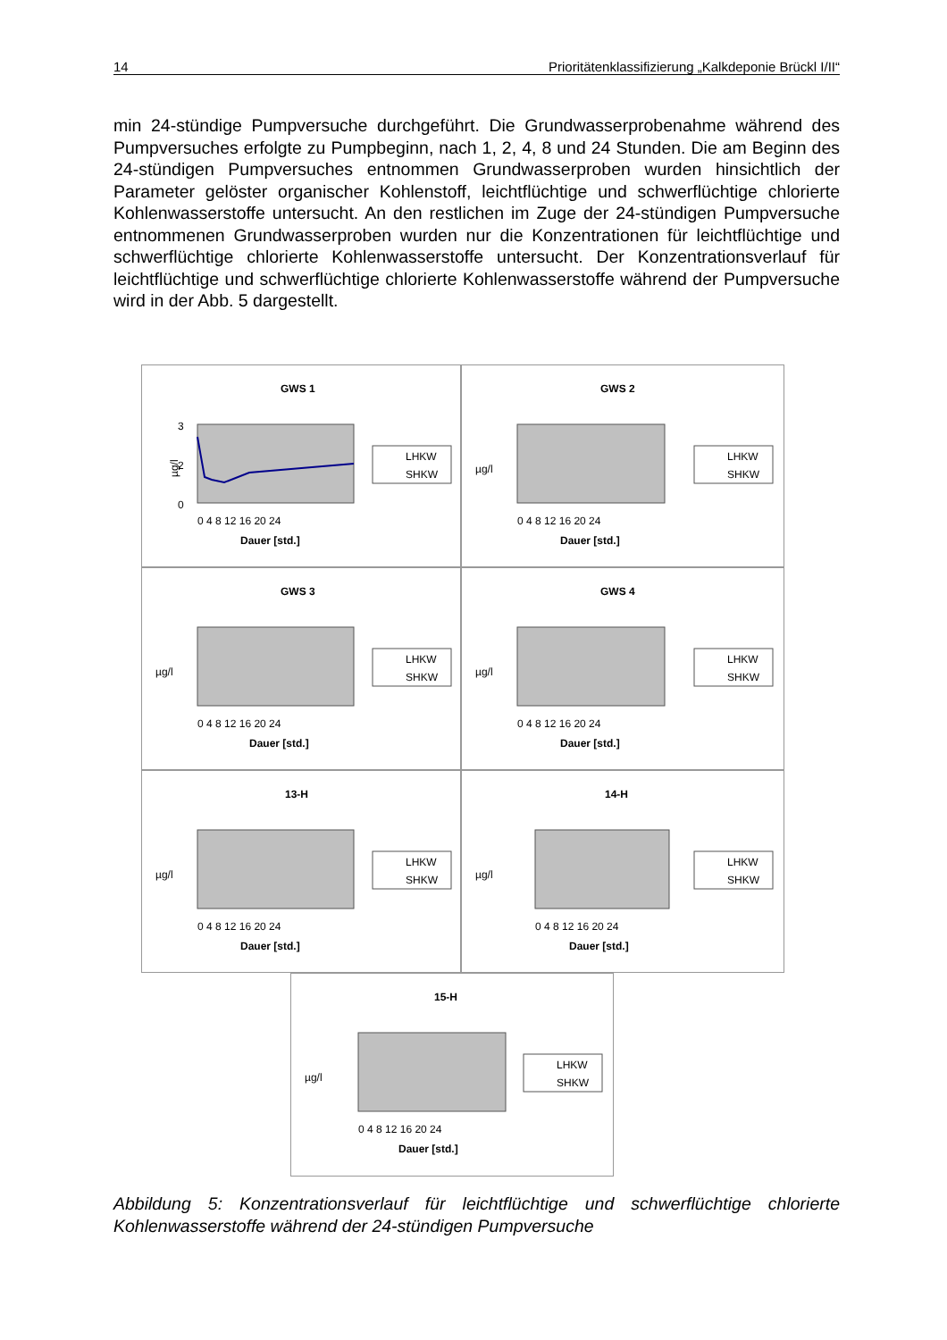14 Prioritätenklassifizierung „Kalkdeponie Brückl I/II“
min 24-stündige Pumpversuche durchgeführt. Die Grundwasserprobenahme während des Pumpversuches erfolgte zu Pumpbeginn, nach 1, 2, 4, 8 und 24 Stunden. Die am Beginn des 24-stündigen Pumpversuches entnommen Grundwasserproben wurden hinsichtlich der Parameter gelöster organischer Kohlenstoff, leichtflüchtige und schwerflüchtige chlorierte Kohlenwasserstoffe untersucht. An den restlichen im Zuge der 24-stündigen Pumpversuche entnommenen Grundwasserproben wurden nur die Konzentrationen für leichtflüchtige und schwerflüchtige chlorierte Kohlenwasserstoffe untersucht. Der Konzentrationsverlauf für leichtflüchtige und schwerflüchtige chlorierte Kohlenwasserstoffe während der Pumpversuche wird in der Abb. 5 dargestellt.
GWS 1
3
2
0
µg/l
0 4 8 12 16 20 24
Dauer [std.]
LHKW
SHKW
GWS 2
µg/l
0 4 8 12 16 20 24
Dauer [std.]
LHKW
SHKW
GWS 3
µg/l
0 4 8 12 16 20 24
Dauer [std.]
LHKW
SHKW
GWS 4
µg/l
0 4 8 12 16 20 24
Dauer [std.]
LHKW
SHKW
13-H
µg/l
0 4 8 12 16 20 24
Dauer [std.]
LHKW
SHKW
14-H
µg/l
0 4 8 12 16 20 24
Dauer [std.]
LHKW
SHKW
15-H
µg/l
0 4 8 12 16 20 24
Dauer [std.]
LHKW
SHKW
Abbildung 5: Konzentrationsverlauf für leichtflüchtige und schwerflüchtige chlorierte Kohlenwasserstoffe während der 24-stündigen Pumpversuche